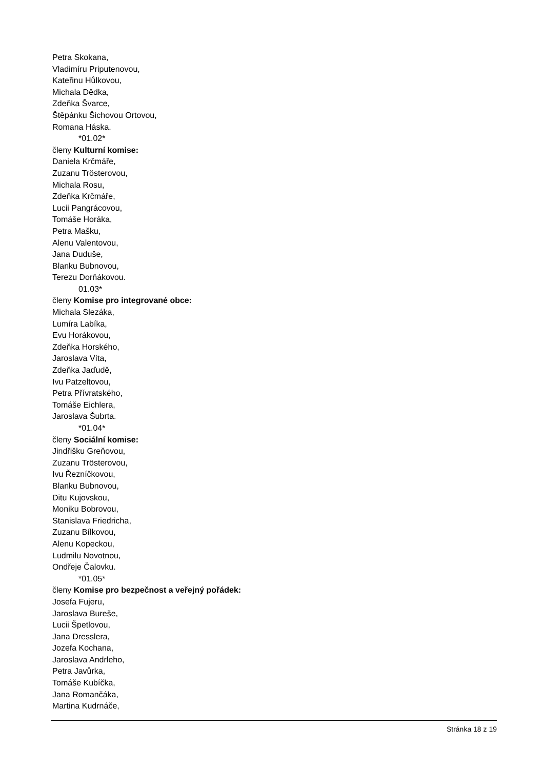Petra Skokana,
Vladimíru Priputenovou,
Kateřinu Hůlkovou,
Michala Dědka,
Zdeňka Švarce,
Štěpánku Šichovou Ortovou,
Romana Háska.
*01.02*
členy Kulturní komise:
Daniela Krčmáře,
Zuzanu Trösterovou,
Michala Rosu,
Zdeňka Krčmáře,
Lucii Pangrácovou,
Tomáše Horáka,
Petra Mašku,
Alenu Valentovou,
Jana Duduše,
Blanku Bubnovou,
Terezu Dorňákovou.
01.03*
členy Komise pro integrované obce:
Michala Slezáka,
Lumíra Labíka,
Evu Horákovou,
Zdeňka Horského,
Jaroslava Víta,
Zdeňka Jaďudě,
Ivu Patzeltovou,
Petra Přívratského,
Tomáše Eichlera,
Jaroslava Šubrta.
*01.04*
členy Sociální komise:
Jindřišku Greňovou,
Zuzanu Trösterovou,
Ivu Řezníčkovou,
Blanku Bubnovou,
Ditu Kujovskou,
Moniku Bobrovou,
Stanislava Friedricha,
Zuzanu Bílkovou,
Alenu Kopeckou,
Ludmilu Novotnou,
Ondřeje Čalovku.
*01.05*
členy Komise pro bezpečnost a veřejný pořádek:
Josefa Fujeru,
Jaroslava Bureše,
Lucii Špetlovou,
Jana Dresslera,
Jozefa Kochana,
Jaroslava Andrleho,
Petra Javůrka,
Tomáše Kubíčka,
Jana Romančáka,
Martina Kudrnáče,
Stránka 18 z 19